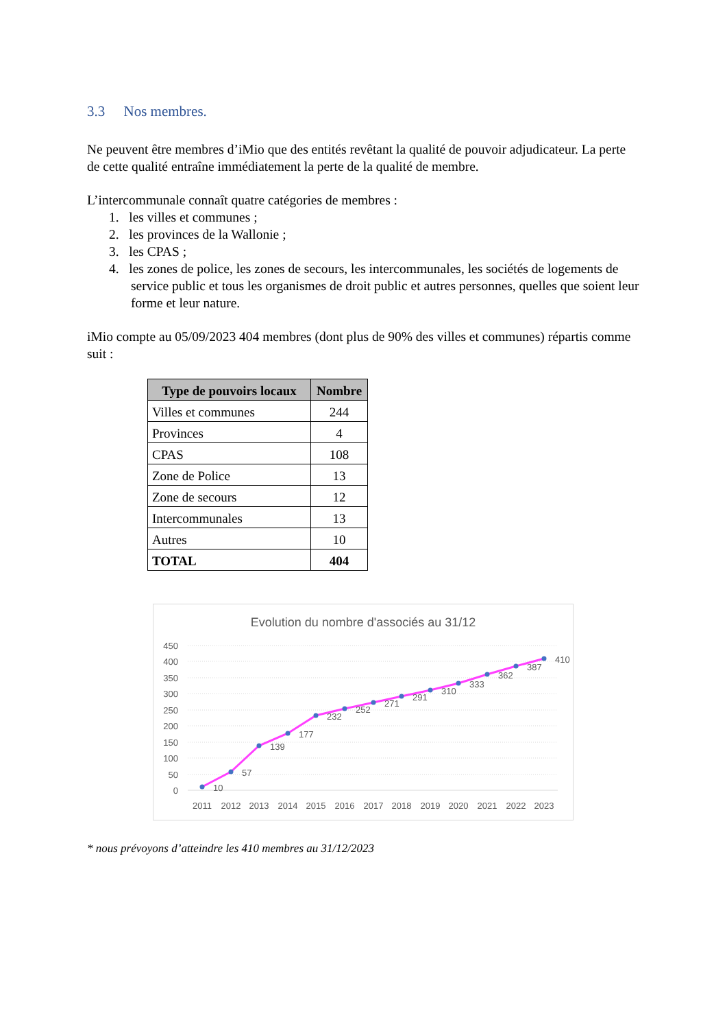3.3 Nos membres.
Ne peuvent être membres d’iMio que des entités revêtant la qualité de pouvoir adjudicateur. La perte de cette qualité entraîne immédiatement la perte de la qualité de membre.
L’intercommunale connaît quatre catégories de membres :
1. les villes et communes ;
2. les provinces de la Wallonie ;
3. les CPAS ;
4. les zones de police, les zones de secours, les intercommunales, les sociétés de logements de service public et tous les organismes de droit public et autres personnes, quelles que soient leur forme et leur nature.
iMio compte au 05/09/2023 404 membres (dont plus de 90% des villes et communes) répartis comme suit :
| Type de pouvoirs locaux | Nombre |
| --- | --- |
| Villes et communes | 244 |
| Provinces | 4 |
| CPAS | 108 |
| Zone de Police | 13 |
| Zone de secours | 12 |
| Intercommunales | 13 |
| Autres | 10 |
| TOTAL | 404 |
Evolution du nombre d'associés au 31/12
450
400
350
300
250
200
150
100
50
0
10
57
139
177
232
252
271
291
310
333
362
387
410
2011
2012
2013
2014
2015
2016
2017
2018
2019
2020
2021
2022
2023
* nous prévoyons d’atteindre les 410 membres au 31/12/2023